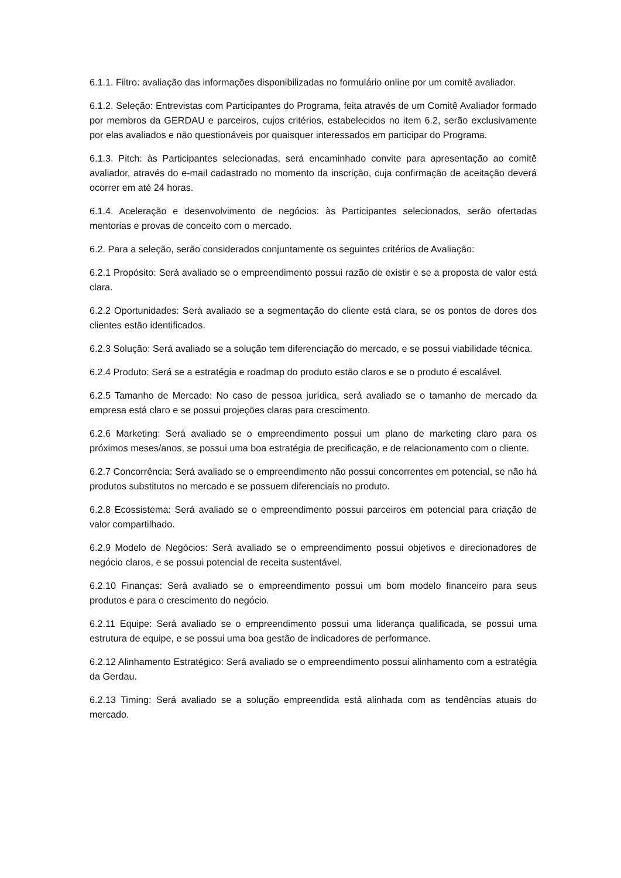6.1.1. Filtro: avaliação das informações disponibilizadas no formulário online por um comitê avaliador.
6.1.2. Seleção: Entrevistas com Participantes do Programa, feita através de um Comitê Avaliador formado por membros da GERDAU e parceiros, cujos critérios, estabelecidos no item 6.2, serão exclusivamente por elas avaliados e não questionáveis por quaisquer interessados em participar do Programa.
6.1.3. Pitch: às Participantes selecionadas, será encaminhado convite para apresentação ao comitê avaliador, através do e-mail cadastrado no momento da inscrição, cuja confirmação de aceitação deverá ocorrer em até 24 horas.
6.1.4. Aceleração e desenvolvimento de negócios: às Participantes selecionados, serão ofertadas mentorias e provas de conceito com o mercado.
6.2. Para a seleção, serão considerados conjuntamente os seguintes critérios de Avaliação:
6.2.1 Propósito: Será avaliado se o empreendimento possui razão de existir e se a proposta de valor está clara.
6.2.2 Oportunidades: Será avaliado se a segmentação do cliente está clara, se os pontos de dores dos clientes estão identificados.
6.2.3 Solução: Será avaliado se a solução tem diferenciação do mercado, e se possui viabilidade técnica.
6.2.4 Produto: Será se a estratégia e roadmap do produto estão claros e se o produto é escalável.
6.2.5 Tamanho de Mercado: No caso de pessoa jurídica, será avaliado se o tamanho de mercado da empresa está claro e se possui projeções claras para crescimento.
6.2.6 Marketing: Será avaliado se o empreendimento possui um plano de marketing claro para os próximos meses/anos, se possui uma boa estratégia de precificação, e de relacionamento com o cliente.
6.2.7 Concorrência: Será avaliado se o empreendimento não possui concorrentes em potencial, se não há produtos substitutos no mercado e se possuem diferenciais no produto.
6.2.8 Ecossistema: Será avaliado se o empreendimento possui parceiros em potencial para criação de valor compartilhado.
6.2.9 Modelo de Negócios: Será avaliado se o empreendimento possui objetivos e direcionadores de negócio claros, e se possui potencial de receita sustentável.
6.2.10 Finanças: Será avaliado se o empreendimento possui um bom modelo financeiro para seus produtos e para o crescimento do negócio.
6.2.11 Equipe: Será avaliado se o empreendimento possui uma liderança qualificada, se possui uma estrutura de equipe, e se possui uma boa gestão de indicadores de performance.
6.2.12 Alinhamento Estratégico: Será avaliado se o empreendimento possui alinhamento com a estratégia da Gerdau.
6.2.13 Timing: Será avaliado se a solução empreendida está alinhada com as tendências atuais do mercado.